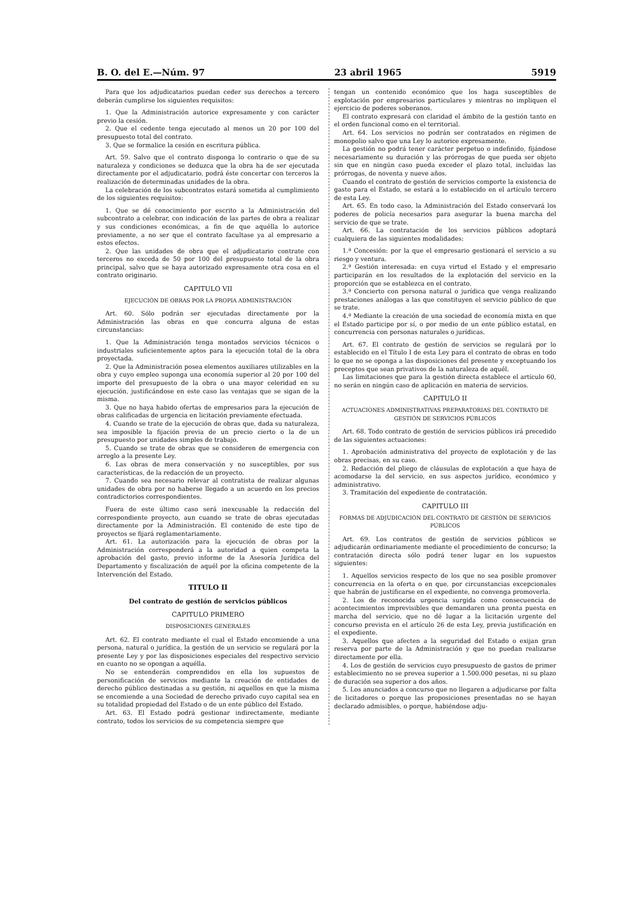B. O. del E.—Núm. 97 23 abril 1965 5919
Para que los adjudicatarios puedan ceder sus derechos a tercero deberán cumplirse los siguientes requisitos:
1. Que la Administración autorice expresamente y con carácter previo la cesión.
2. Que el cedente tenga ejecutado al menos un 20 por 100 del presupuesto total del contrato.
3. Que se formalice la cesión en escritura pública.
Art. 59. Salvo que el contrato disponga lo contrario o que de su naturaleza y condiciones se deduzca que la obra ha de ser ejecutada directamente por el adjudicatario, podrá éste concertar con terceros la realización de determinadas unidades de la obra.
La celebración de los subcontratos estará sometida al cumplimiento de los siguientes requisitos:
1. Que se dé conocimiento por escrito a la Administración del subcontrato a celebrar, con indicación de las partes de obra a realizar y sus condiciones económicas, a fin de que aquélla lo autorice previamente, a no ser que el contrato facultase ya al empresario a estos efectos.
2. Que las unidades de obra que el adjudicatario contrate con terceros no exceda de 50 por 100 del presupuesto total de la obra principal, salvo que se haya autorizado expresamente otra cosa en el contrato originario.
CAPITULO VII
EJECUCIÓN DE OBRAS POR LA PROPIA ADMINISTRACIÓN
Art. 60. Sólo podrán ser ejecutadas directamente por la Administración las obras en que concurra alguna de estas circunstancias:
1. Que la Administración tenga montados servicios técnicos o industriales suficientemente aptos para la ejecución total de la obra proyectada.
2. Que la Administración posea elementos auxiliares utilizables en la obra y cuyo empleo suponga una economía superior al 20 por 100 del importe del presupuesto de la obra o una mayor celeridad en su ejecución, justificándose en este caso las ventajas que se sigan de la misma.
3. Que no haya habido ofertas de empresarios para la ejecución de obras calificadas de urgencia en licitación previamente efectuada.
4. Cuando se trate de la ejecución de obras que, dada su naturaleza, sea imposible la fijación previa de un precio cierto o la de un presupuesto por unidades simples de trabajo.
5. Cuando se trate de obras que se consideren de emergencia con arreglo a la presente Ley.
6. Las obras de mera conservación y no susceptibles, por sus características, de la redacción de un proyecto.
7. Cuando sea necesario relevar al contratista de realizar algunas unidades de obra por no haberse llegado a un acuerdo en los precios contradictorios correspondientes.
Fuera de este último caso será inexcusable la redacción del correspondiente proyecto, aun cuando se trate de obras ejecutadas directamente por la Administración. El contenido de este tipo de proyectos se fijará reglamentariamente.
Art. 61. La autorización para la ejecución de obras por la Administración corresponderá a la autoridad a quien competa la aprobación del gasto, previo informe de la Asesoría Jurídica del Departamento y fiscalización de aquél por la oficina competente de la Intervención del Estado.
TITULO II
Del contrato de gestión de servicios públicos
CAPITULO PRIMERO
DISPOSICIONES GENERALES
Art. 62. El contrato mediante el cual el Estado encomiende a una persona, natural o jurídica, la gestión de un servicio se regulará por la presente Ley y por las disposiciones especiales del respectivo servicio en cuanto no se opongan a aquélla.
No se entenderán comprendidos en ella los supuestos de personificación de servicios mediante la creación de entidades de derecho público destinadas a su gestión, ni aquellos en que la misma se encomiende a una Sociedad de derecho privado cuyo capital sea en su totalidad propiedad del Estado o de un ente público del Estado.
Art. 63. El Estado podrá gestionar indirectamente, mediante contrato, todos los servicios de su competencia siempre que
tengan un contenido económico que los haga susceptibles de explotación por empresarios particulares y mientras no impliquen el ejercicio de poderes soberanos.
El contrato expresará con claridad el ámbito de la gestión tanto en el orden funcional como en el territorial.
Art. 64. Los servicios no podrán ser contratados en régimen de monopolio salvo que una Ley lo autorice expresamente.
La gestión no podrá tener carácter perpetuo o indefinido, fijándose necesariamente su duración y las prórrogas de que pueda ser objeto sin que en ningún caso pueda exceder el plazo total, incluidas las prórrogas, de noventa y nueve años.
Cuando el contrato de gestión de servicios comporte la existencia de gasto para el Estado, se estará a lo establecido en el artículo tercero de esta Ley.
Art. 65. En todo caso, la Administración del Estado conservará los poderes de policía necesarios para asegurar la buena marcha del servicio de que se trate.
Art. 66. La contratación de los servicios públicos adoptará cualquiera de las siguientes modalidades:
1.ª Concesión: por la que el empresario gestionará el servicio a su riesgo y ventura.
2.ª Gestión interesada: en cuya virtud el Estado y el empresario participarán en los resultados de la explotación del servicio en la proporción que se establezca en el contrato.
3.ª Concierto con persona natural o jurídica que venga realizando prestaciones análogas a las que constituyen el servicio público de que se trate.
4.ª Mediante la creación de una sociedad de economía mixta en que el Estado participe por sí, o por medio de un ente público estatal, en concurrencia con personas naturales o jurídicas.
Art. 67. El contrato de gestión de servicios se regulará por lo establecido en el Título I de esta Ley para el contrato de obras en todo lo que no se oponga a las disposiciones del presente y exceptuando los preceptos que sean privativos de la naturaleza de aquél.
Las limitaciones que para la gestión directa establece el artículo 60, no serán en ningún caso de aplicación en materia de servicios.
CAPITULO II
ACTUACIONES ADMINISTRATIVAS PREPARATORIAS DEL CONTRATO DE GESTIÓN DE SERVICIOS PÚBLICOS
Art. 68. Todo contrato de gestión de servicios públicos irá precedido de las siguientes actuaciones:
1. Aprobación administrativa del proyecto de explotación y de las obras precisas, en su caso.
2. Redacción del pliego de cláusulas de explotación a que haya de acomodarse la del servicio, en sus aspectos jurídico, económico y administrativo.
3. Tramitación del expediente de contratación.
CAPITULO III
FORMAS DE ADJUDICACIÓN DEL CONTRATO DE GESTIÓN DE SERVICIOS PÚBLICOS
Art. 69. Los contratos de gestión de servicios públicos se adjudicarán ordinariamente mediante el procedimiento de concurso; la contratación directa sólo podrá tener lugar en los supuestos siguientes:
1. Aquellos servicios respecto de los que no sea posible promover concurrencia en la oferta o en que, por circunstancias excepcionales que habrán de justificarse en el expediente, no convenga promoverla.
2. Los de reconocida urgencia surgida como consecuencia de acontecimientos imprevisibles que demandaren una pronta puesta en marcha del servicio, que no dé lugar a la licitación urgente del concurso prevista en el artículo 26 de esta Ley, previa justificación en el expediente.
3. Aquellos que afecten a la seguridad del Estado o exijan gran reserva por parte de la Administración y que no puedan realizarse directamente por ella.
4. Los de gestión de servicios cuyo presupuesto de gastos de primer establecimiento no se prevea superior a 1.500.000 pesetas, ni su plazo de duración sea superior a dos años.
5. Los anunciados a concurso que no llegaren a adjudicarse por falta de licitadores o porque las proposiciones presentadas no se hayan declarado admisibles, o porque, habiéndose adju-